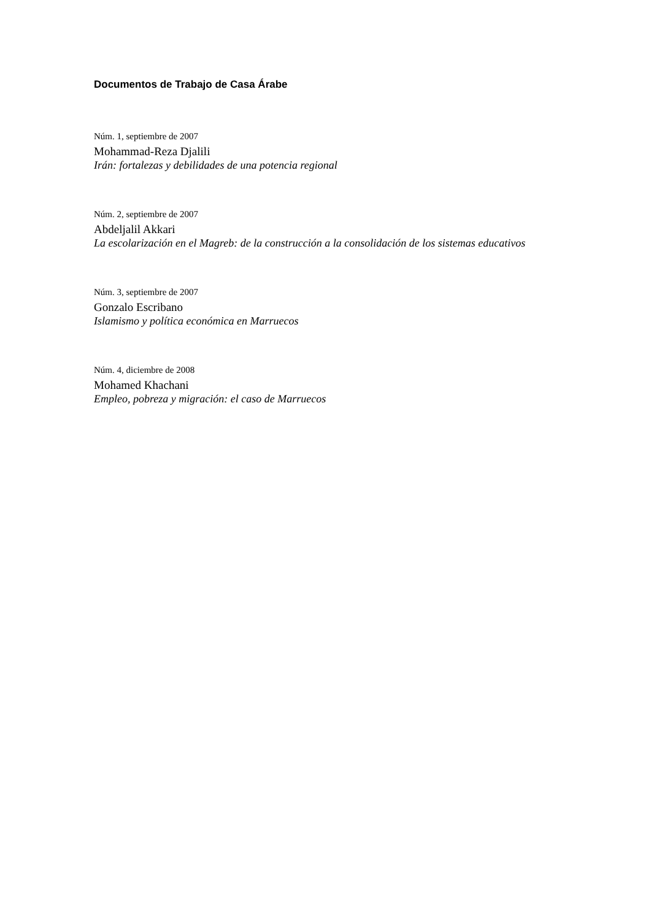Documentos de Trabajo de Casa Árabe
Núm. 1, septiembre de 2007
Mohammad-Reza Djalili
Irán: fortalezas y debilidades de una potencia regional
Núm. 2, septiembre de 2007
Abdeljalil Akkari
La escolarización en el Magreb: de la construcción a la consolidación de los sistemas educativos
Núm. 3, septiembre de 2007
Gonzalo Escribano
Islamismo y política económica en Marruecos
Núm. 4, diciembre de 2008
Mohamed Khachani
Empleo, pobreza y migración: el caso de Marruecos